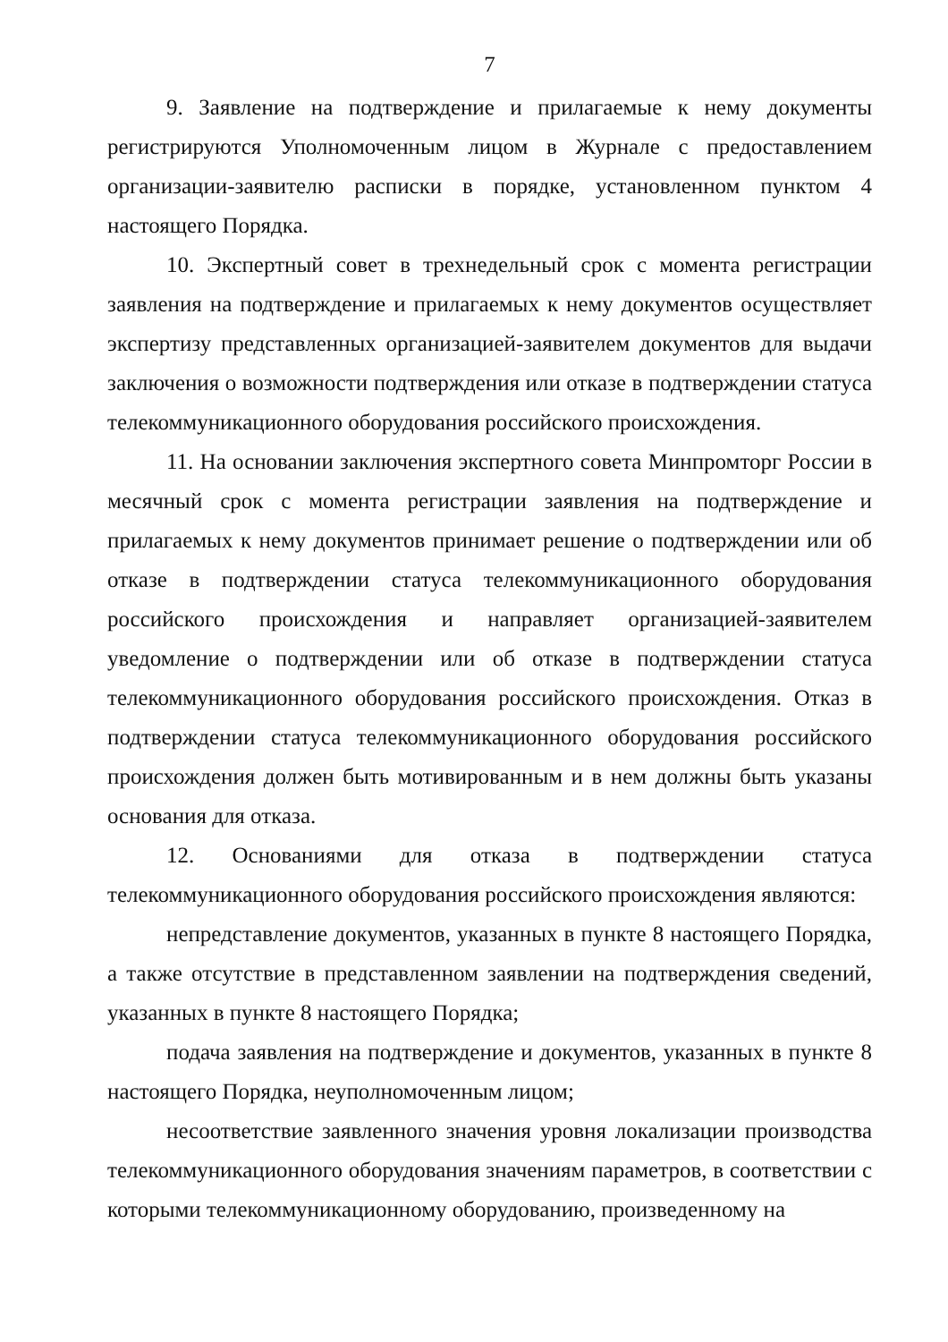7
9. Заявление на подтверждение и прилагаемые к нему документы регистрируются Уполномоченным лицом в Журнале с предоставлением организации-заявителю расписки в порядке, установленном пунктом 4 настоящего Порядка.
10. Экспертный совет в трехнедельный срок с момента регистрации заявления на подтверждение и прилагаемых к нему документов осуществляет экспертизу представленных организацией-заявителем документов для выдачи заключения о возможности подтверждения или отказе в подтверждении статуса телекоммуникационного оборудования российского происхождения.
11. На основании заключения экспертного совета Минпромторг России в месячный срок с момента регистрации заявления на подтверждение и прилагаемых к нему документов принимает решение о подтверждении или об отказе в подтверждении статуса телекоммуникационного оборудования российского происхождения и направляет организацией-заявителем уведомление о подтверждении или об отказе в подтверждении статуса телекоммуникационного оборудования российского происхождения. Отказ в подтверждении статуса телекоммуникационного оборудования российского происхождения должен быть мотивированным и в нем должны быть указаны основания для отказа.
12. Основаниями для отказа в подтверждении статуса телекоммуникационного оборудования российского происхождения являются:
непредставление документов, указанных в пункте 8 настоящего Порядка, а также отсутствие в представленном заявлении на подтверждения сведений, указанных в пункте 8 настоящего Порядка;
подача заявления на подтверждение и документов, указанных в пункте 8 настоящего Порядка, неуполномоченным лицом;
несоответствие заявленного значения уровня локализации производства телекоммуникационного оборудования значениям параметров, в соответствии с которыми телекоммуникационному оборудованию, произведенному на